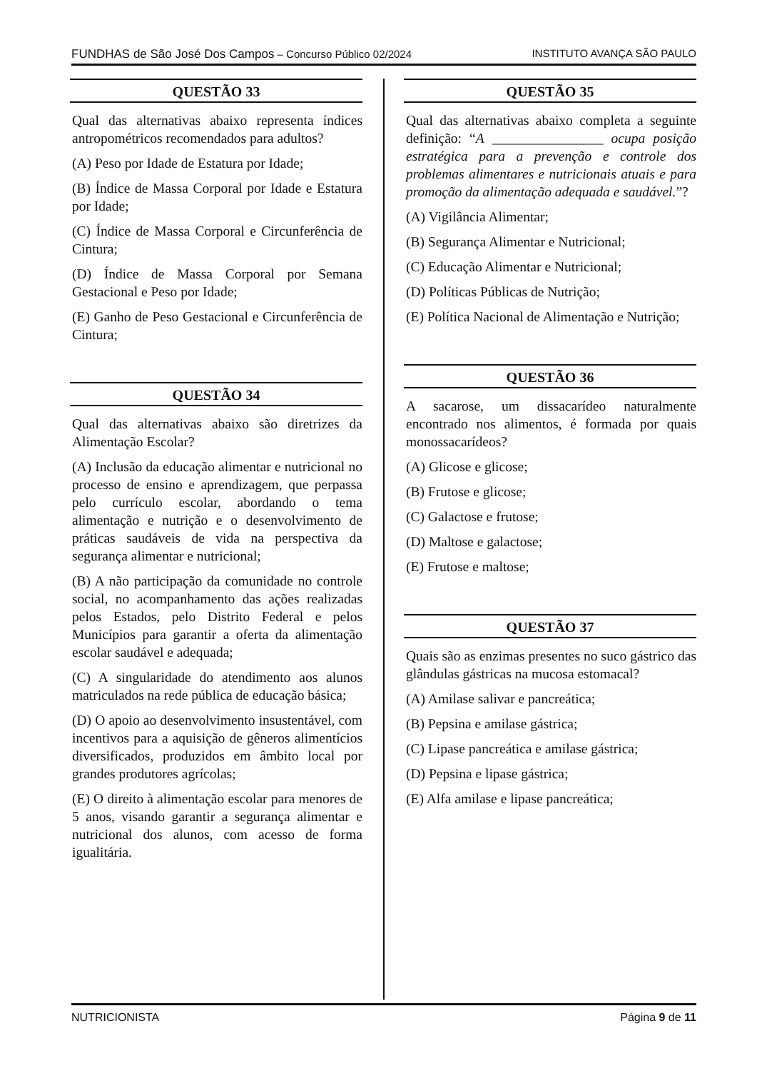FUNDHAS de São José Dos Campos – Concurso Público 02/2024 INSTITUTO AVANÇA SÃO PAULO
QUESTÃO 33
Qual das alternativas abaixo representa índices antropométricos recomendados para adultos?
(A) Peso por Idade de Estatura por Idade;
(B) Índice de Massa Corporal por Idade e Estatura por Idade;
(C) Índice de Massa Corporal e Circunferência de Cintura;
(D) Índice de Massa Corporal por Semana Gestacional e Peso por Idade;
(E) Ganho de Peso Gestacional e Circunferência de Cintura;
QUESTÃO 34
Qual das alternativas abaixo são diretrizes da Alimentação Escolar?
(A) Inclusão da educação alimentar e nutricional no processo de ensino e aprendizagem, que perpassa pelo currículo escolar, abordando o tema alimentação e nutrição e o desenvolvimento de práticas saudáveis de vida na perspectiva da segurança alimentar e nutricional;
(B) A não participação da comunidade no controle social, no acompanhamento das ações realizadas pelos Estados, pelo Distrito Federal e pelos Municípios para garantir a oferta da alimentação escolar saudável e adequada;
(C) A singularidade do atendimento aos alunos matriculados na rede pública de educação básica;
(D) O apoio ao desenvolvimento insustentável, com incentivos para a aquisição de gêneros alimentícios diversificados, produzidos em âmbito local por grandes produtores agrícolas;
(E) O direito à alimentação escolar para menores de 5 anos, visando garantir a segurança alimentar e nutricional dos alunos, com acesso de forma igualitária.
QUESTÃO 35
Qual das alternativas abaixo completa a seguinte definição: “A ________________ ocupa posição estratégica para a prevenção e controle dos problemas alimentares e nutricionais atuais e para promoção da alimentação adequada e saudável.”?
(A) Vigilância Alimentar;
(B) Segurança Alimentar e Nutricional;
(C) Educação Alimentar e Nutricional;
(D) Políticas Públicas de Nutrição;
(E) Política Nacional de Alimentação e Nutrição;
QUESTÃO 36
A sacarose, um dissacarídeo naturalmente encontrado nos alimentos, é formada por quais monossacarídeos?
(A) Glicose e glicose;
(B) Frutose e glicose;
(C) Galactose e frutose;
(D) Maltose e galactose;
(E) Frutose e maltose;
QUESTÃO 37
Quais são as enzimas presentes no suco gástrico das glândulas gástricas na mucosa estomacal?
(A) Amilase salivar e pancreática;
(B) Pepsina e amilase gástrica;
(C) Lipase pancreática e amilase gástrica;
(D) Pepsina e lipase gástrica;
(E) Alfa amilase e lipase pancreática;
NUTRICIONISTA Página 9 de 11